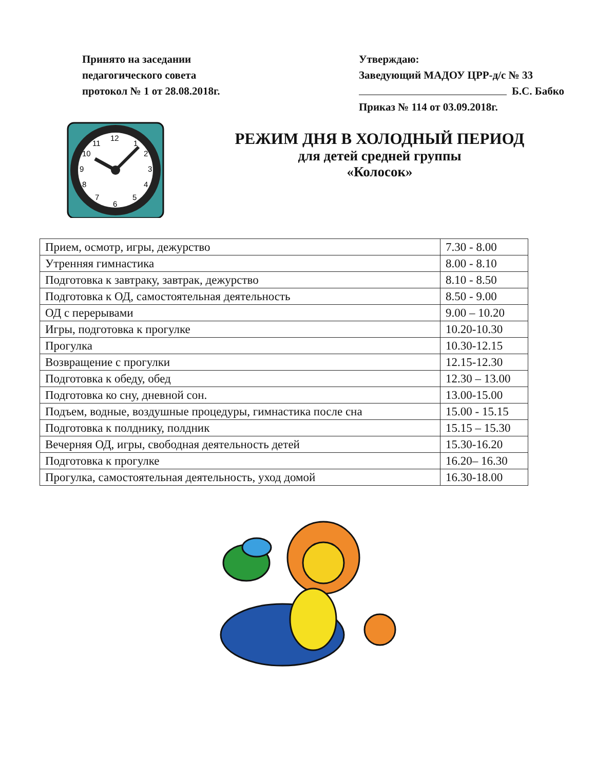Принято на заседании
педагогического совета
протокол № 1 от 28.08.2018г.
Утверждаю:
Заведующий МАДОУ ЦРР-д/с № 33
Б.С. Бабко
Приказ № 114 от 03.09.2018г.
12
1
2
3
4
5
6
7
8
9
10
11
РЕЖИМ ДНЯ В ХОЛОДНЫЙ ПЕРИОД
для детей средней группы
«Колосок»
| Прием, осмотр, игры, дежурство | 7.30 - 8.00 |
| Утренняя гимнастика | 8.00 - 8.10 |
| Подготовка к завтраку, завтрак, дежурство | 8.10 - 8.50 |
| Подготовка к ОД, самостоятельная деятельность | 8.50 - 9.00 |
| ОД с перерывами | 9.00 – 10.20 |
| Игры, подготовка к прогулке | 10.20-10.30 |
| Прогулка | 10.30-12.15 |
| Возвращение с прогулки | 12.15-12.30 |
| Подготовка к обеду, обед | 12.30 – 13.00 |
| Подготовка ко сну, дневной сон. | 13.00-15.00 |
| Подъем, водные, воздушные процедуры, гимнастика после сна | 15.00 - 15.15 |
| Подготовка к полднику, полдник | 15.15 – 15.30 |
| Вечерняя ОД, игры, свободная деятельность детей | 15.30-16.20 |
| Подготовка к прогулке | 16.20– 16.30 |
| Прогулка, самостоятельная деятельность, уход домой | 16.30-18.00 |